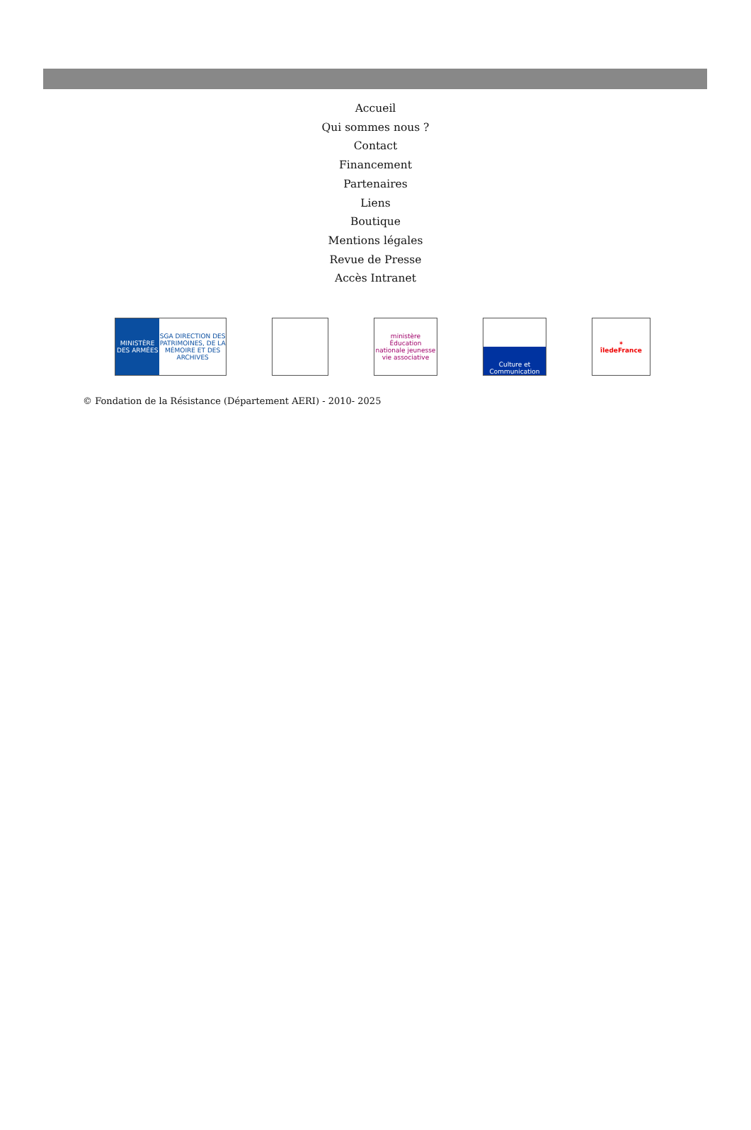Accueil
Qui sommes nous ?
Contact
Financement
Partenaires
Liens
Boutique
Mentions légales
Revue de Presse
Accès Intranet
MINISTÈRE DES ARMÉES SGA DIRECTION DES PATRIMOINES, DE LA MÉMOIRE ET DES ARCHIVES
ministère Éducation nationale jeunesse vie associative
Culture et Communication
✶
îledeFrance
© Fondation de la Résistance (Département AERI) - 2010- 2025